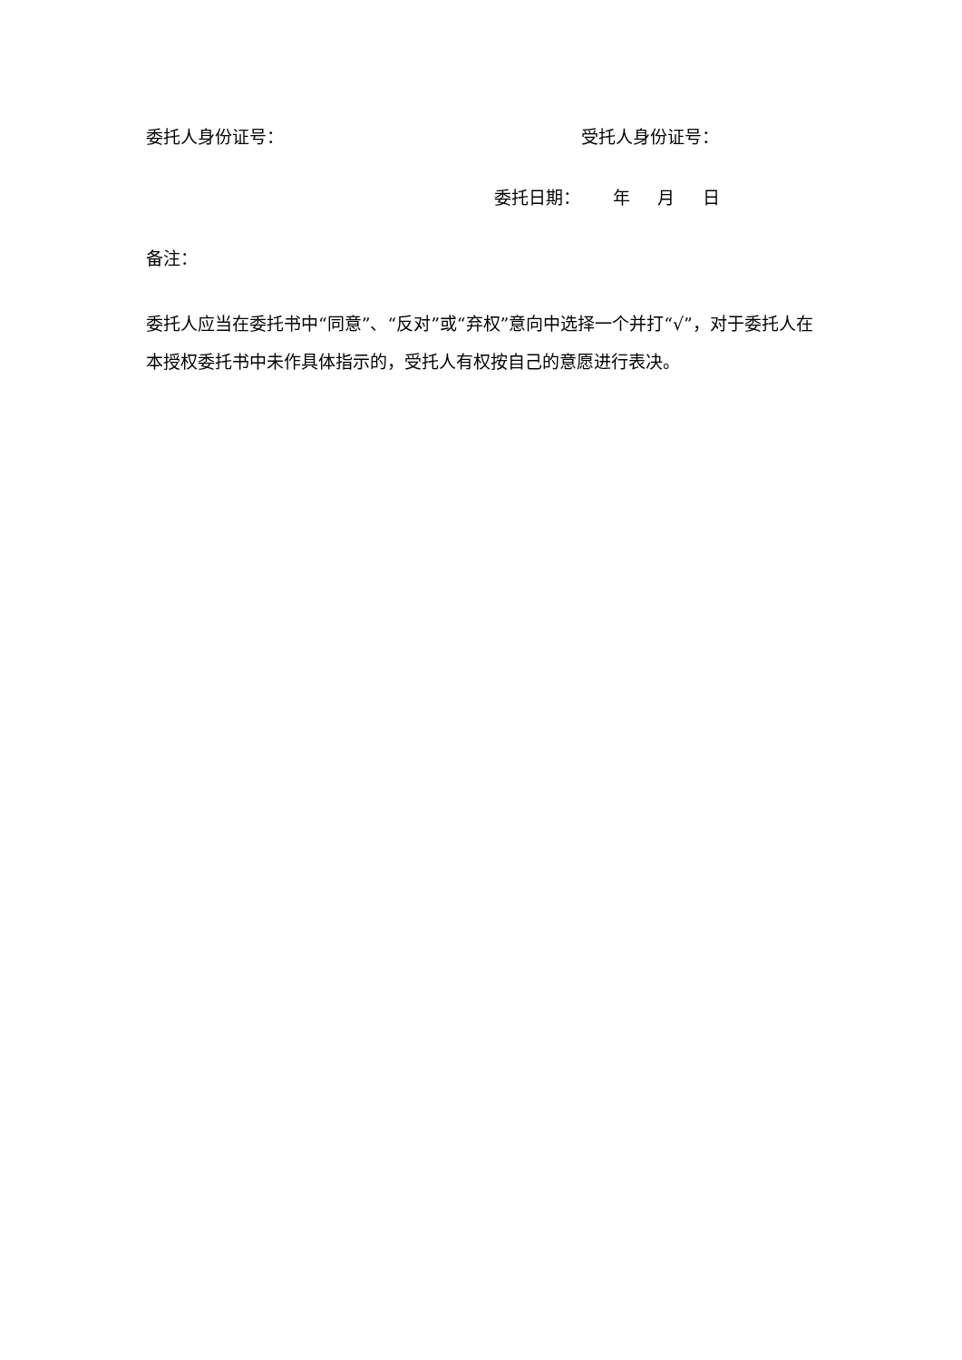委托人身份证号： 受托人身份证号：
委托日期： 年 月 日
备注：
委托人应当在委托书中“同意”、“反对”或“弃权”意向中选择一个并打“√”，对于委托人在本授权委托书中未作具体指示的，受托人有权按自己的意愿进行表决。